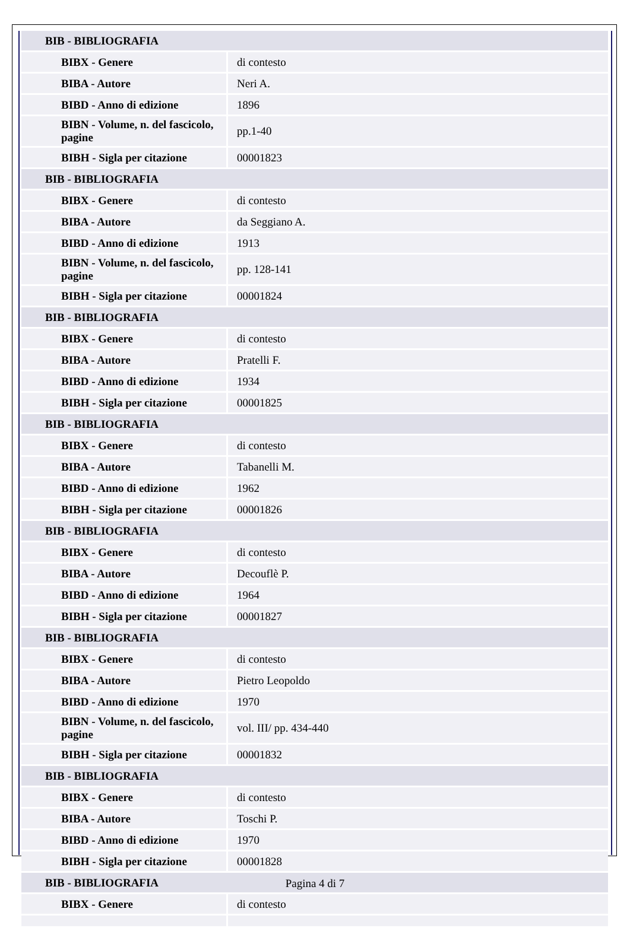| BIB - BIBLIOGRAFIA | |
| BIBX - Genere | di contesto |
| BIBA - Autore | Neri A. |
| BIBD - Anno di edizione | 1896 |
| BIBN - Volume, n. del fascicolo, pagine | pp.1-40 |
| BIBH - Sigla per citazione | 00001823 |
| BIB - BIBLIOGRAFIA | |
| BIBX - Genere | di contesto |
| BIBA - Autore | da Seggiano A. |
| BIBD - Anno di edizione | 1913 |
| BIBN - Volume, n. del fascicolo, pagine | pp. 128-141 |
| BIBH - Sigla per citazione | 00001824 |
| BIB - BIBLIOGRAFIA | |
| BIBX - Genere | di contesto |
| BIBA - Autore | Pratelli F. |
| BIBD - Anno di edizione | 1934 |
| BIBH - Sigla per citazione | 00001825 |
| BIB - BIBLIOGRAFIA | |
| BIBX - Genere | di contesto |
| BIBA - Autore | Tabanelli M. |
| BIBD - Anno di edizione | 1962 |
| BIBH - Sigla per citazione | 00001826 |
| BIB - BIBLIOGRAFIA | |
| BIBX - Genere | di contesto |
| BIBA - Autore | Decouflè P. |
| BIBD - Anno di edizione | 1964 |
| BIBH - Sigla per citazione | 00001827 |
| BIB - BIBLIOGRAFIA | |
| BIBX - Genere | di contesto |
| BIBA - Autore | Pietro Leopoldo |
| BIBD - Anno di edizione | 1970 |
| BIBN - Volume, n. del fascicolo, pagine | vol. III/ pp. 434-440 |
| BIBH - Sigla per citazione | 00001832 |
| BIB - BIBLIOGRAFIA | |
| BIBX - Genere | di contesto |
| BIBA - Autore | Toschi P. |
| BIBD - Anno di edizione | 1970 |
| BIBH - Sigla per citazione | 00001828 |
| BIB - BIBLIOGRAFIA | |
| BIBX - Genere | di contesto |
Pagina 4 di 7